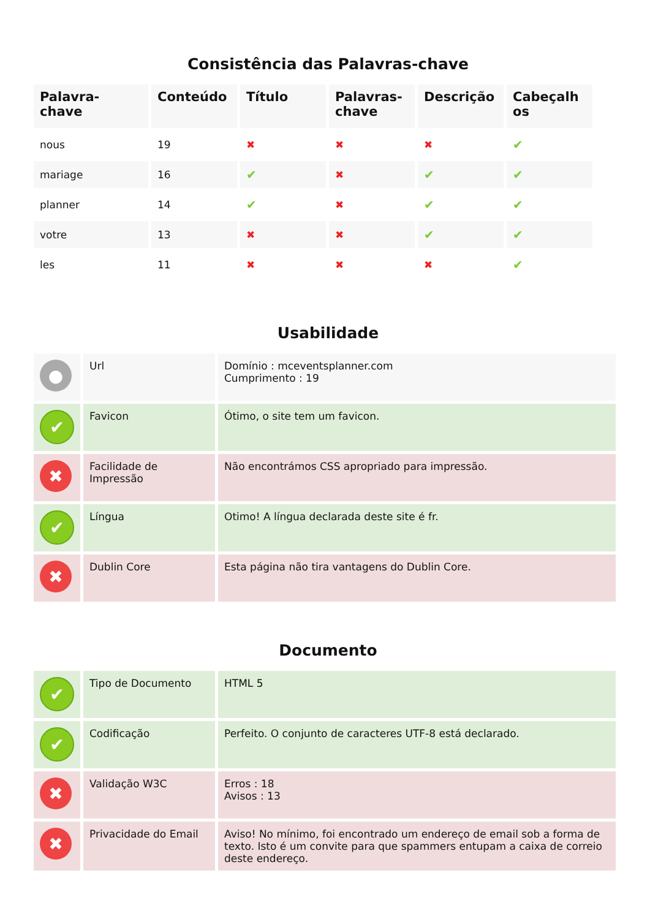Consistência das Palavras-chave
| Palavra- chave | Conteúdo | Título | Palavras- chave | Descrição | Cabeçalh os |
| --- | --- | --- | --- | --- | --- |
| nous | 19 | ✖ | ✖ | ✖ | ✔ |
| mariage | 16 | ✔ | ✖ | ✔ | ✔ |
| planner | 14 | ✔ | ✖ | ✔ | ✔ |
| votre | 13 | ✖ | ✖ | ✔ | ✔ |
| les | 11 | ✖ | ✖ | ✖ | ✔ |
Usabilidade
| ● | Url | Domínio : mceventsplanner.com Cumprimento : 19 |
| ✔ | Favicon | Ótimo, o site tem um favicon. |
| ✖ | Facilidade de Impressão | Não encontrámos CSS apropriado para impressão. |
| ✔ | Língua | Otimo! A língua declarada deste site é fr. |
| ✖ | Dublin Core | Esta página não tira vantagens do Dublin Core. |
Documento
| ✔ | Tipo de Documento | HTML 5 |
| ✔ | Codificação | Perfeito. O conjunto de caracteres UTF-8 está declarado. |
| ✖ | Validação W3C | Erros : 18 Avisos : 13 |
| ✖ | Privacidade do Email | Aviso! No mínimo, foi encontrado um endereço de email sob a forma de texto. Isto é um convite para que spammers entupam a caixa de correio deste endereço. |